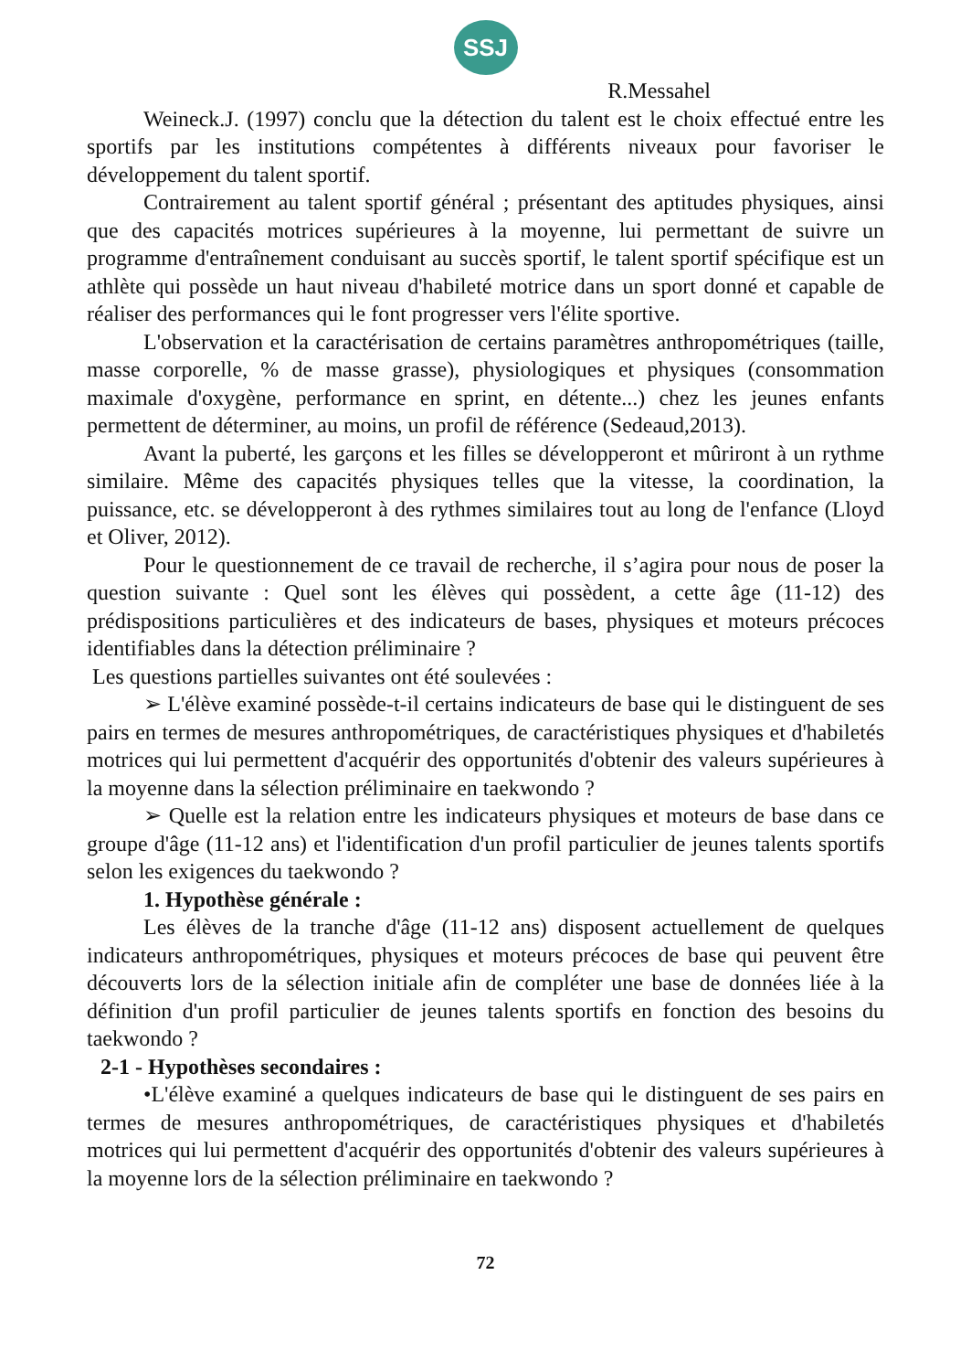SSJ
R.Messahel
Weineck.J. (1997) conclu que la détection du talent est le choix effectué entre les sportifs par les institutions compétentes à différents niveaux pour favoriser le développement du talent sportif.
Contrairement au talent sportif général ; présentant des aptitudes physiques, ainsi que des capacités motrices supérieures à la moyenne, lui permettant de suivre un programme d'entraînement conduisant au succès sportif, le talent sportif spécifique est un athlète qui possède un haut niveau d'habileté motrice dans un sport donné et capable de réaliser des performances qui le font progresser vers l'élite sportive.
L'observation et la caractérisation de certains paramètres anthropométriques (taille, masse corporelle, % de masse grasse), physiologiques et physiques (consommation maximale d'oxygène, performance en sprint, en détente...) chez les jeunes enfants permettent de déterminer, au moins, un profil de référence (Sedeaud,2013).
Avant la puberté, les garçons et les filles se développeront et mûriront à un rythme similaire. Même des capacités physiques telles que la vitesse, la coordination, la puissance, etc. se développeront à des rythmes similaires tout au long de l'enfance (Lloyd et Oliver, 2012).
Pour le questionnement de ce travail de recherche, il s’agira pour nous de poser la question suivante : Quel sont les élèves qui possèdent, a cette âge (11-12) des prédispositions particulières et des indicateurs de bases, physiques et moteurs précoces identifiables dans la détection préliminaire ?
Les questions partielles suivantes ont été soulevées :
➢ L'élève examiné possède-t-il certains indicateurs de base qui le distinguent de ses pairs en termes de mesures anthropométriques, de caractéristiques physiques et d'habiletés motrices qui lui permettent d'acquérir des opportunités d'obtenir des valeurs supérieures à la moyenne dans la sélection préliminaire en taekwondo ?
➢ Quelle est la relation entre les indicateurs physiques et moteurs de base dans ce groupe d'âge (11-12 ans) et l'identification d'un profil particulier de jeunes talents sportifs selon les exigences du taekwondo ?
1. Hypothèse générale :
Les élèves de la tranche d'âge (11-12 ans) disposent actuellement de quelques indicateurs anthropométriques, physiques et moteurs précoces de base qui peuvent être découverts lors de la sélection initiale afin de compléter une base de données liée à la définition d'un profil particulier de jeunes talents sportifs en fonction des besoins du taekwondo ?
2-1 - Hypothèses secondaires :
•L'élève examiné a quelques indicateurs de base qui le distinguent de ses pairs en termes de mesures anthropométriques, de caractéristiques physiques et d'habiletés motrices qui lui permettent d'acquérir des opportunités d'obtenir des valeurs supérieures à la moyenne lors de la sélection préliminaire en taekwondo ?
72